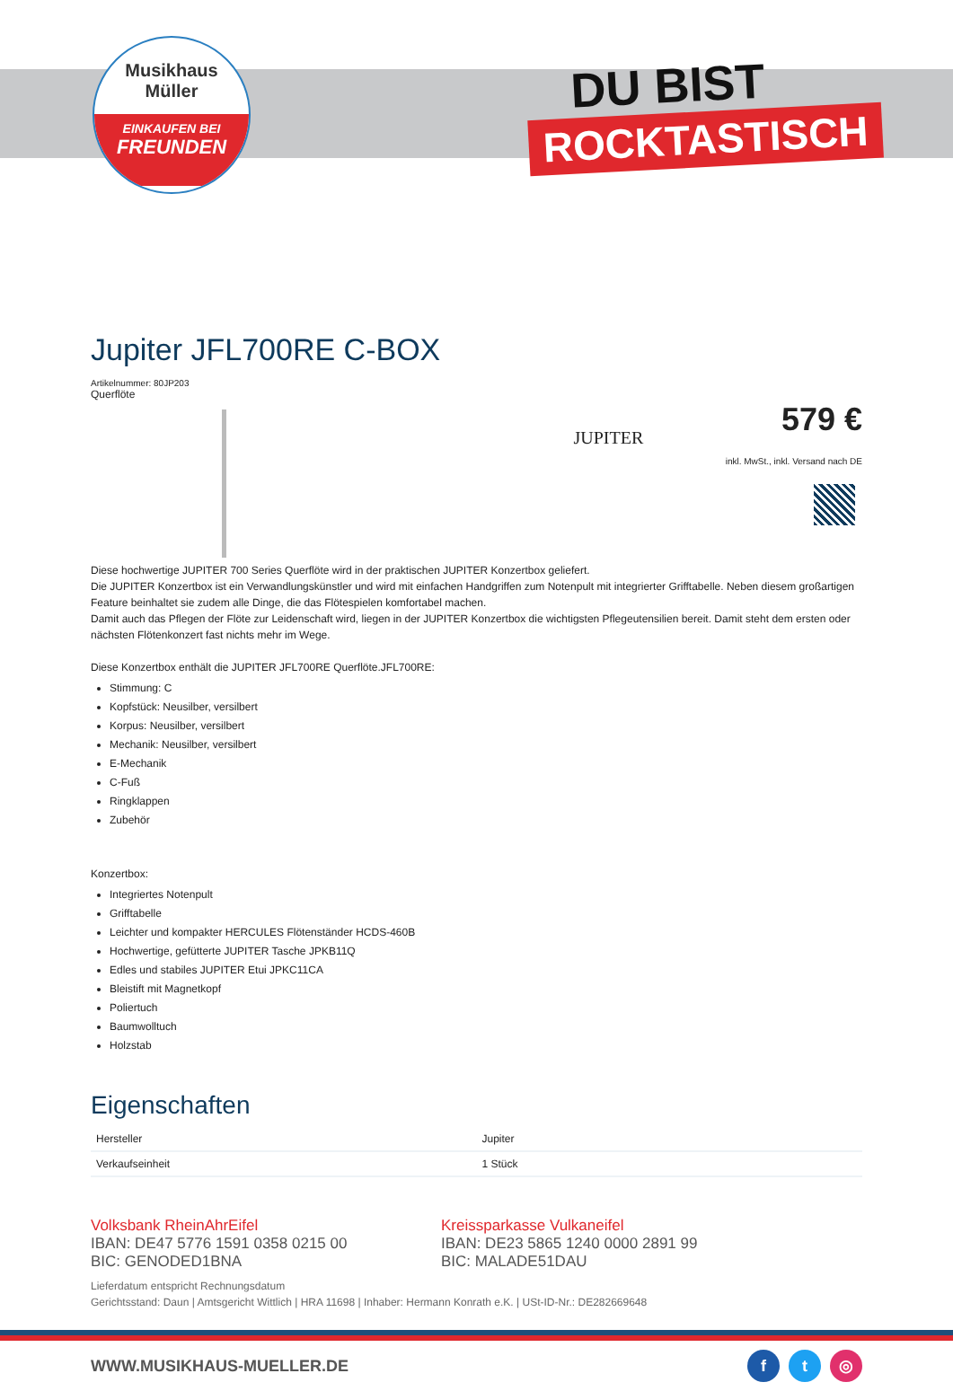Musikhaus
Müller
EINKAUFEN BEI
FREUNDEN
DU BIST
ROCKTASTISCH
Jupiter JFL700RE C-BOX
Artikelnummer: 80JP203
Querflöte
JUPITER
579 €
inkl. MwSt., inkl. Versand nach DE
Diese hochwertige JUPITER 700 Series Querflöte wird in der praktischen JUPITER Konzertbox geliefert.
Die JUPITER Konzertbox ist ein Verwandlungskünstler und wird mit einfachen Handgriffen zum Notenpult mit integrierter Grifftabelle. Neben diesem großartigen Feature beinhaltet sie zudem alle Dinge, die das Flötespielen komfortabel machen.
Damit auch das Pflegen der Flöte zur Leidenschaft wird, liegen in der JUPITER Konzertbox die wichtigsten Pflegeutensilien bereit. Damit steht dem ersten oder nächsten Flötenkonzert fast nichts mehr im Wege.
Diese Konzertbox enthält die JUPITER JFL700RE Querflöte.JFL700RE:
Stimmung: C
Kopfstück: Neusilber, versilbert
Korpus: Neusilber, versilbert
Mechanik: Neusilber, versilbert
E-Mechanik
C-Fuß
Ringklappen
Zubehör
Konzertbox:
Integriertes Notenpult
Grifftabelle
Leichter und kompakter HERCULES Flötenständer HCDS-460B
Hochwertige, gefütterte JUPITER Tasche JPKB11Q
Edles und stabiles JUPITER Etui JPKC11CA
Bleistift mit Magnetkopf
Poliertuch
Baumwolltuch
Holzstab
Eigenschaften
| Hersteller | Jupiter |
| Verkaufseinheit | 1 Stück |
Volksbank RheinAhrEifel
IBAN: DE47 5776 1591 0358 0215 00
BIC: GENODED1BNA
Kreissparkasse Vulkaneifel
IBAN: DE23 5865 1240 0000 2891 99
BIC: MALADE51DAU
Lieferdatum entspricht Rechnungsdatum
Gerichtsstand: Daun | Amtsgericht Wittlich | HRA 11698 | Inhaber: Hermann Konrath e.K. | USt-ID-Nr.: DE282669648
WWW.MUSIKHAUS-MUELLER.DE f t ◎